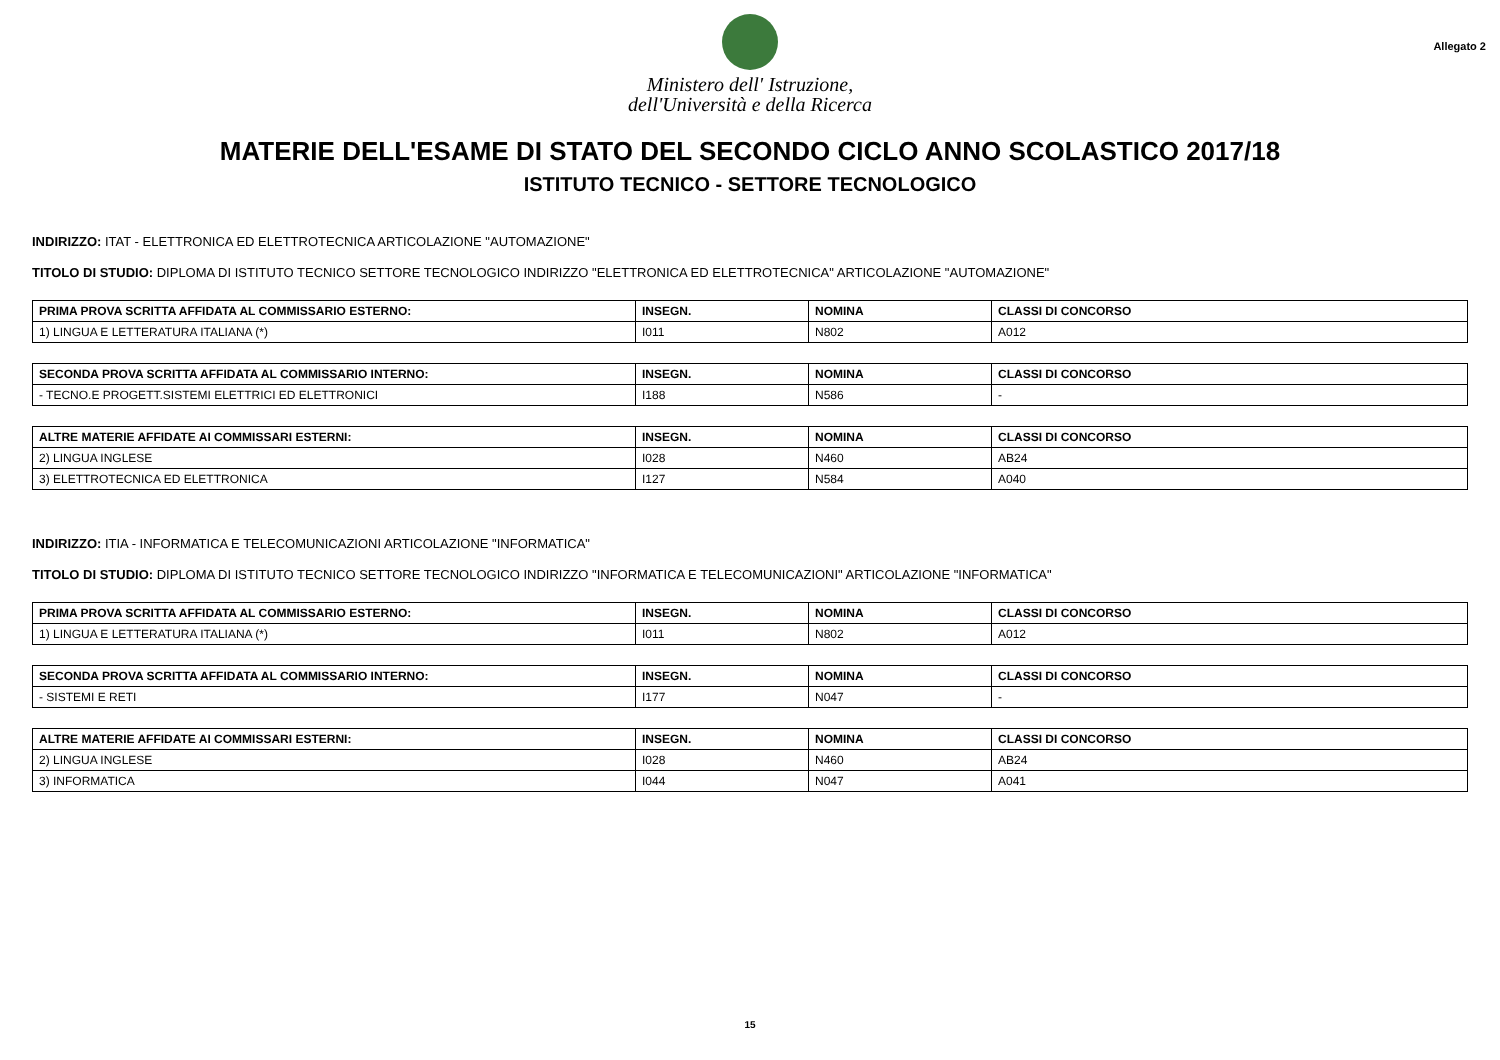Ministero dell' Istruzione,
dell'Università e della Ricerca
Allegato 2
MATERIE DELL'ESAME DI STATO DEL SECONDO CICLO ANNO SCOLASTICO 2017/18
ISTITUTO TECNICO - SETTORE TECNOLOGICO
INDIRIZZO: ITAT - ELETTRONICA ED ELETTROTECNICA ARTICOLAZIONE "AUTOMAZIONE"
TITOLO DI STUDIO: DIPLOMA DI ISTITUTO TECNICO SETTORE TECNOLOGICO INDIRIZZO "ELETTRONICA ED ELETTROTECNICA" ARTICOLAZIONE "AUTOMAZIONE"
| PRIMA PROVA SCRITTA AFFIDATA AL COMMISSARIO ESTERNO: | INSEGN. | NOMINA | CLASSI DI CONCORSO |
| --- | --- | --- | --- |
| 1) LINGUA E LETTERATURA ITALIANA (*) | I011 | N802 | A012 |
| SECONDA PROVA SCRITTA AFFIDATA AL COMMISSARIO INTERNO: | INSEGN. | NOMINA | CLASSI DI CONCORSO |
| --- | --- | --- | --- |
| - TECNO.E PROGETT.SISTEMI ELETTRICI ED ELETTRONICI | I188 | N586 | - |
| ALTRE MATERIE AFFIDATE AI COMMISSARI ESTERNI: | INSEGN. | NOMINA | CLASSI DI CONCORSO |
| --- | --- | --- | --- |
| 2) LINGUA INGLESE | I028 | N460 | AB24 |
| 3) ELETTROTECNICA ED ELETTRONICA | I127 | N584 | A040 |
INDIRIZZO: ITIA - INFORMATICA E TELECOMUNICAZIONI ARTICOLAZIONE "INFORMATICA"
TITOLO DI STUDIO: DIPLOMA DI ISTITUTO TECNICO SETTORE TECNOLOGICO INDIRIZZO "INFORMATICA E TELECOMUNICAZIONI" ARTICOLAZIONE "INFORMATICA"
| PRIMA PROVA SCRITTA AFFIDATA AL COMMISSARIO ESTERNO: | INSEGN. | NOMINA | CLASSI DI CONCORSO |
| --- | --- | --- | --- |
| 1) LINGUA E LETTERATURA ITALIANA (*) | I011 | N802 | A012 |
| SECONDA PROVA SCRITTA AFFIDATA AL COMMISSARIO INTERNO: | INSEGN. | NOMINA | CLASSI DI CONCORSO |
| --- | --- | --- | --- |
| - SISTEMI E RETI | I177 | N047 | - |
| ALTRE MATERIE AFFIDATE AI COMMISSARI ESTERNI: | INSEGN. | NOMINA | CLASSI DI CONCORSO |
| --- | --- | --- | --- |
| 2) LINGUA INGLESE | I028 | N460 | AB24 |
| 3) INFORMATICA | I044 | N047 | A041 |
15